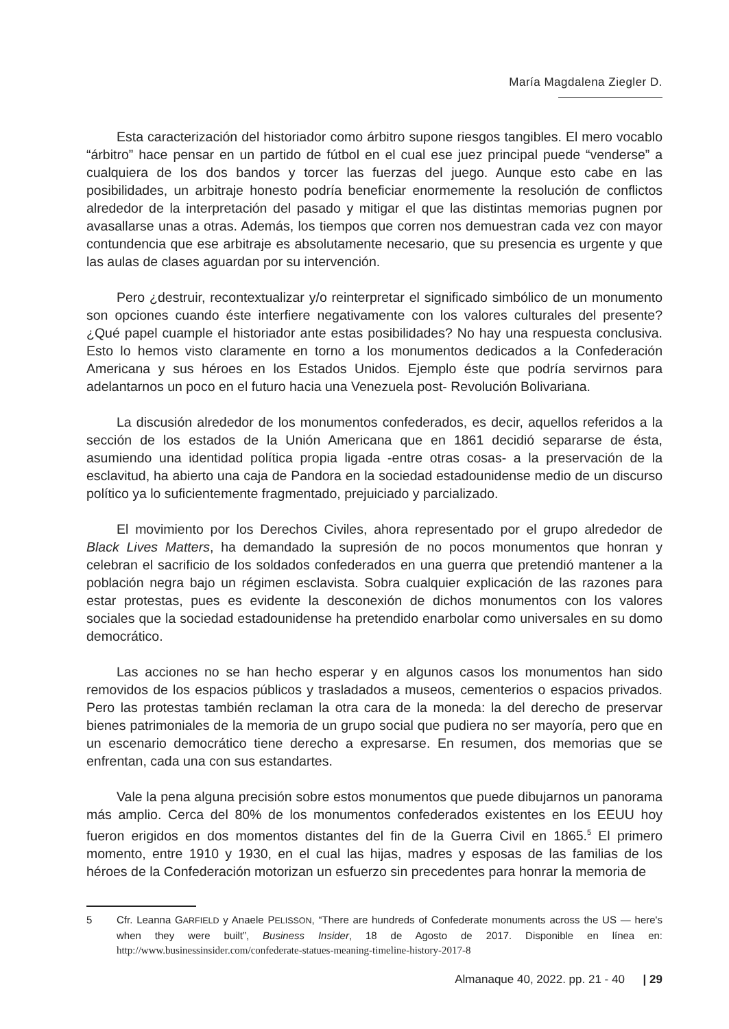María Magdalena Ziegler D.
Esta caracterización del historiador como árbitro supone riesgos tangibles. El mero vocablo “árbitro” hace pensar en un partido de fútbol en el cual ese juez principal puede “venderse” a cualquiera de los dos bandos y torcer las fuerzas del juego. Aunque esto cabe en las posibilidades, un arbitraje honesto podría beneficiar enormemente la resolución de conflictos alrededor de la interpretación del pasado y mitigar el que las distintas memorias pugnen por avasallarse unas a otras. Además, los tiempos que corren nos demuestran cada vez con mayor contundencia que ese arbitraje es absolutamente necesario, que su presencia es urgente y que las aulas de clases aguardan por su intervención.
Pero ¿destruir, recontextualizar y/o reinterpretar el significado simbólico de un monumento son opciones cuando éste interfiere negativamente con los valores culturales del presente? ¿Qué papel cuample el historiador ante estas posibilidades? No hay una respuesta conclusiva. Esto lo hemos visto claramente en torno a los monumentos dedicados a la Confederación Americana y sus héroes en los Estados Unidos. Ejemplo éste que podría servirnos para adelantarnos un poco en el futuro hacia una Venezuela post- Revolución Bolivariana.
La discusión alrededor de los monumentos confederados, es decir, aquellos referidos a la sección de los estados de la Unión Americana que en 1861 decidió separarse de ésta, asumiendo una identidad política propia ligada -entre otras cosas- a la preservación de la esclavitud, ha abierto una caja de Pandora en la sociedad estadounidense medio de un discurso político ya lo suficientemente fragmentado, prejuiciado y parcializado.
El movimiento por los Derechos Civiles, ahora representado por el grupo alrededor de Black Lives Matters, ha demandado la supresión de no pocos monumentos que honran y celebran el sacrificio de los soldados confederados en una guerra que pretendió mantener a la población negra bajo un régimen esclavista. Sobra cualquier explicación de las razones para estar protestas, pues es evidente la desconexión de dichos monumentos con los valores sociales que la sociedad estadounidense ha pretendido enarbolar como universales en su domo democrático.
Las acciones no se han hecho esperar y en algunos casos los monumentos han sido removidos de los espacios públicos y trasladados a museos, cementerios o espacios privados. Pero las protestas también reclaman la otra cara de la moneda: la del derecho de preservar bienes patrimoniales de la memoria de un grupo social que pudiera no ser mayoría, pero que en un escenario democrático tiene derecho a expresarse. En resumen, dos memorias que se enfrentan, cada una con sus estandartes.
Vale la pena alguna precisión sobre estos monumentos que puede dibujarnos un panorama más amplio. Cerca del 80% de los monumentos confederados existentes en los EEUU hoy fueron erigidos en dos momentos distantes del fin de la Guerra Civil en 1865.<sup>5</sup> El primero momento, entre 1910 y 1930, en el cual las hijas, madres y esposas de las familias de los héroes de la Confederación motorizan un esfuerzo sin precedentes para honrar la memoria de
5
Cfr. Leanna GARFIELD y Anaele PELISSON, “There are hundreds of Confederate monuments across the US — here's when they were built”, Business Insider, 18 de Agosto de 2017. Disponible en línea en: http://www.businessinsider.com/confederate-statues-meaning-timeline-history-2017-8
Almanaque 40, 2022. pp. 21 - 40 | 29